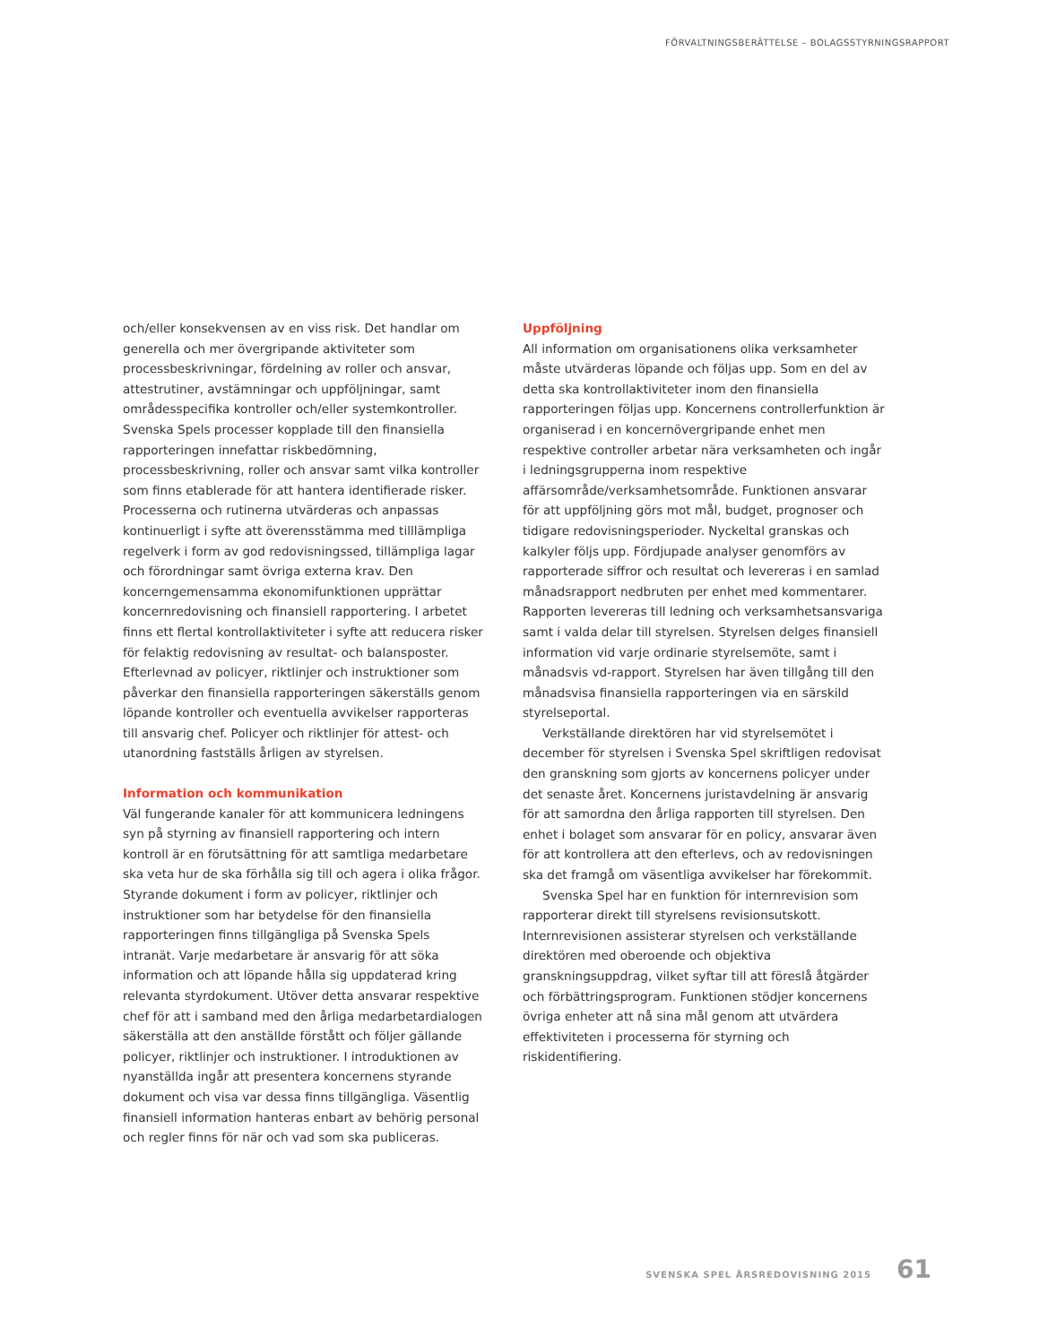FÖRVALTNINGSBERÄTTELSE – BOLAGSSTYRNINGSRAPPORT
och/eller konsekvensen av en viss risk. Det handlar om generella och mer övergripande aktiviteter som processbeskrivningar, fördelning av roller och ansvar, attestrutiner, avstämningar och uppföljningar, samt områdesspecifika kontroller och/eller systemkontroller. Svenska Spels processer kopplade till den finansiella rapporteringen innefattar riskbedömning, processbeskrivning, roller och ansvar samt vilka kontroller som finns etablerade för att hantera identifierade risker. Processerna och rutinerna utvärderas och anpassas kontinuerligt i syfte att överensstämma med tilllämpliga regelverk i form av god redovisningssed, tillämpliga lagar och förordningar samt övriga externa krav. Den koncerngemensamma ekonomifunktionen upprättar koncernredovisning och finansiell rapportering. I arbetet finns ett flertal kontrollaktiviteter i syfte att reducera risker för felaktig redovisning av resultat- och balansposter. Efterlevnad av policyer, riktlinjer och instruktioner som påverkar den finansiella rapporteringen säkerställs genom löpande kontroller och eventuella avvikelser rapporteras till ansvarig chef. Policyer och riktlinjer för attest- och utanordning fastställs årligen av styrelsen.
Information och kommunikation
Väl fungerande kanaler för att kommunicera ledningens syn på styrning av finansiell rapportering och intern kontroll är en förutsättning för att samtliga medarbetare ska veta hur de ska förhålla sig till och agera i olika frågor. Styrande dokument i form av policyer, riktlinjer och instruktioner som har betydelse för den finansiella rapporteringen finns tillgängliga på Svenska Spels intranät. Varje medarbetare är ansvarig för att söka information och att löpande hålla sig uppdaterad kring relevanta styrdokument. Utöver detta ansvarar respektive chef för att i samband med den årliga medarbetardialogen säkerställa att den anställde förstått och följer gällande policyer, riktlinjer och instruktioner. I introduktionen av nyanställda ingår att presentera koncernens styrande dokument och visa var dessa finns tillgängliga. Väsentlig finansiell information hanteras enbart av behörig personal och regler finns för när och vad som ska publiceras.
Uppföljning
All information om organisationens olika verksamheter måste utvärderas löpande och följas upp. Som en del av detta ska kontrollaktiviteter inom den finansiella rapporteringen följas upp. Koncernens controllerfunktion är organiserad i en koncernövergripande enhet men respektive controller arbetar nära verksamheten och ingår i ledningsgrupperna inom respektive affärsområde/verksamhetsområde. Funktionen ansvarar för att uppföljning görs mot mål, budget, prognoser och tidigare redovisningsperioder. Nyckeltal granskas och kalkyler följs upp. Fördjupade analyser genomförs av rapporterade siffror och resultat och levereras i en samlad månadsrapport nedbruten per enhet med kommentarer. Rapporten levereras till ledning och verksamhetsansvariga samt i valda delar till styrelsen. Styrelsen delges finansiell information vid varje ordinarie styrelsemöte, samt i månadsvis vd-rapport. Styrelsen har även tillgång till den månadsvisa finansiella rapporteringen via en särskild styrelseportal.
Verkställande direktören har vid styrelsemötet i december för styrelsen i Svenska Spel skriftligen redovisat den granskning som gjorts av koncernens policyer under det senaste året. Koncernens juristavdelning är ansvarig för att samordna den årliga rapporten till styrelsen. Den enhet i bolaget som ansvarar för en policy, ansvarar även för att kontrollera att den efterlevs, och av redovisningen ska det framgå om väsentliga avvikelser har förekommit.
Svenska Spel har en funktion för internrevision som rapporterar direkt till styrelsens revisionsutskott. Internrevisionen assisterar styrelsen och verkställande direktören med oberoende och objektiva granskningsuppdrag, vilket syftar till att föreslå åtgärder och förbättringsprogram. Funktionen stödjer koncernens övriga enheter att nå sina mål genom att utvärdera effektiviteten i processerna för styrning och riskidentifiering.
SVENSKA SPEL ÅRSREDOVISNING 2015 61